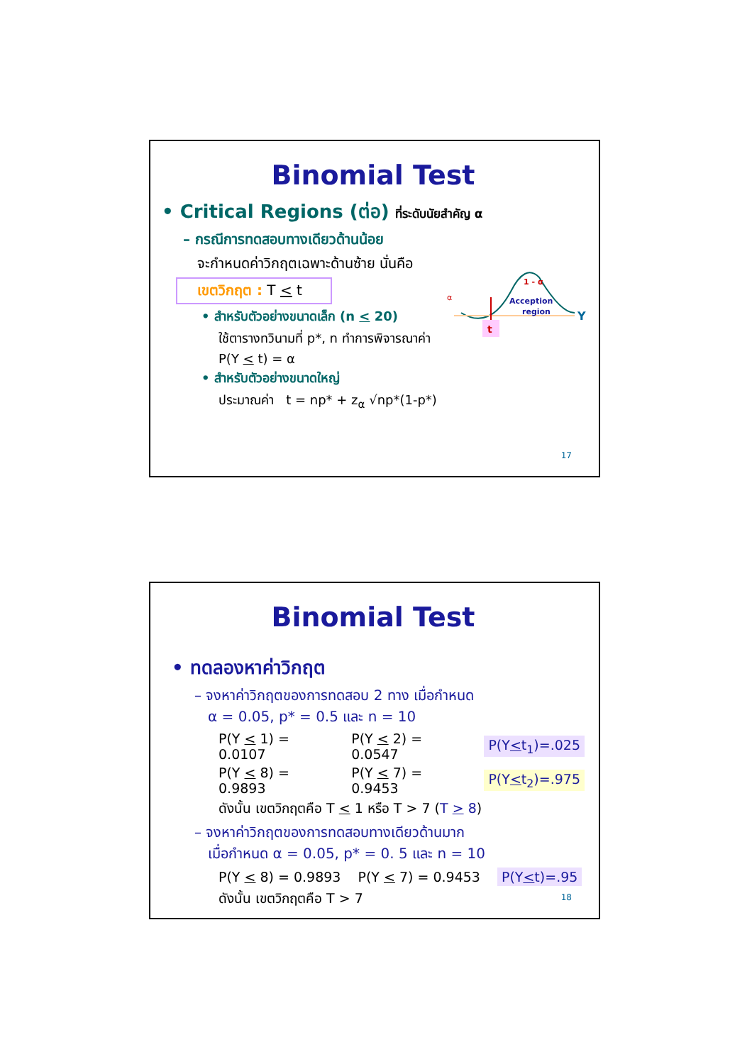Binomial Test
• Critical Regions (ต่อ) ที่ระดับนัยสำคัญ α
– กรณีการทดสอบทางเดียวด้านน้อย
จะกำหนดค่าวิกฤตเฉพาะด้านซ้าย นั่นคือ
เขตวิกฤต : T < t
• สำหรับตัวอย่างขนาดเล็ก (n < 20)
ใช้ตารางทวินามที่ p*, n ทำการพิจารณาค่า
P(Y < t) = α
• สำหรับตัวอย่างขนาดใหญ่
ประมาณค่า t = np* + z<sub>α</sub> √np*(1-p*)
t
α
1 - α
Acception
region
Y
17
Binomial Test
• ทดลองหาค่าวิกฤต
– จงหาค่าวิกฤตของการทดสอบ 2 ทาง เมื่อกำหนด
α = 0.05, p* = 0.5 และ n = 10
P(Y < 1) = 0.0107 P(Y < 2) = 0.0547 P(Y<t<sub>1</sub>)=.025
P(Y < 8) = 0.9893 P(Y < 7) = 0.9453 P(Y<t<sub>2</sub>)=.975
ดังนั้น เขตวิกฤตคือ T < 1 หรือ T > 7 (T > 8)
– จงหาค่าวิกฤตของการทดสอบทางเดียวด้านมาก
เมื่อกำหนด α = 0.05, p* = 0. 5 และ n = 10
P(Y < 8) = 0.9893 P(Y < 7) = 0.9453 P(Y<t)=.95
ดังนั้น เขตวิกฤตคือ T > 7
18